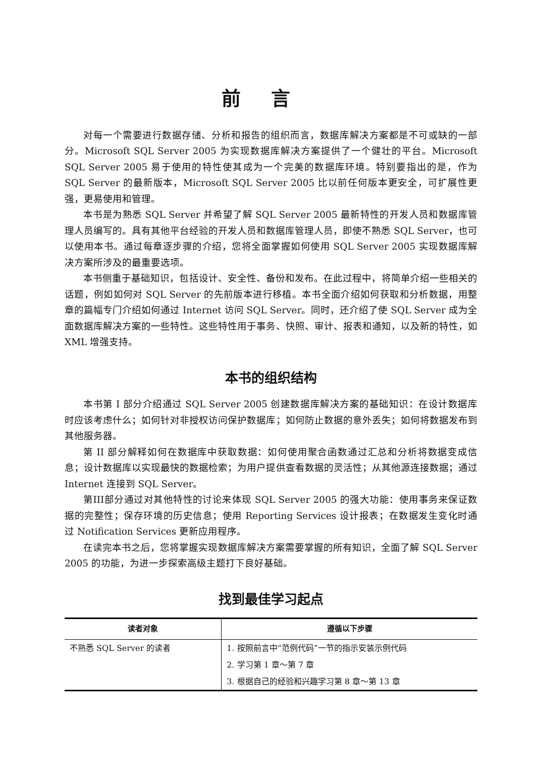前言
对每一个需要进行数据存储、分析和报告的组织而言，数据库解决方案都是不可或缺的一部分。Microsoft SQL Server 2005 为实现数据库解决方案提供了一个健壮的平台。Microsoft SQL Server 2005 易于使用的特性使其成为一个完美的数据库环境。特别要指出的是，作为 SQL Server 的最新版本，Microsoft SQL Server 2005 比以前任何版本更安全，可扩展性更强，更易使用和管理。
本书是为熟悉 SQL Server 并希望了解 SQL Server 2005 最新特性的开发人员和数据库管理人员编写的。具有其他平台经验的开发人员和数据库管理人员，即使不熟悉 SQL Server，也可以使用本书。通过每章逐步骤的介绍，您将全面掌握如何使用 SQL Server 2005 实现数据库解决方案所涉及的最重要选项。
本书侧重于基础知识，包括设计、安全性、备份和发布。在此过程中，将简单介绍一些相关的话题，例如如何对 SQL Server 的先前版本进行移植。本书全面介绍如何获取和分析数据，用整章的篇幅专门介绍如何通过 Internet 访问 SQL Server。同时，还介绍了使 SQL Server 成为全面数据库解决方案的一些特性。这些特性用于事务、快照、审计、报表和通知，以及新的特性，如 XML 增强支持。
本书的组织结构
本书第 I 部分介绍通过 SQL Server 2005 创建数据库解决方案的基础知识：在设计数据库时应该考虑什么；如何针对非授权访问保护数据库；如何防止数据的意外丢失；如何将数据发布到其他服务器。
第 II 部分解释如何在数据库中获取数据：如何使用聚合函数通过汇总和分析将数据变成信息；设计数据库以实现最快的数据检索；为用户提供查看数据的灵活性；从其他源连接数据；通过 Internet 连接到 SQL Server。
第III部分通过对其他特性的讨论来体现 SQL Server 2005 的强大功能：使用事务来保证数据的完整性；保存环境的历史信息；使用 Reporting Services 设计报表；在数据发生变化时通过 Notification Services 更新应用程序。
在读完本书之后，您将掌握实现数据库解决方案需要掌握的所有知识，全面了解 SQL Server 2005 的功能，为进一步探索高级主题打下良好基础。
找到最佳学习起点
| 读者对象 | 遵循以下步骤 |
| --- | --- |
| 不熟悉 SQL Server 的读者 | 1. 按照前言中“范例代码”一节的指示安装示例代码 |
| | 2. 学习第 1 章～第 7 章 |
| | 3. 根据自己的经验和兴趣学习第 8 章～第 13 章 |